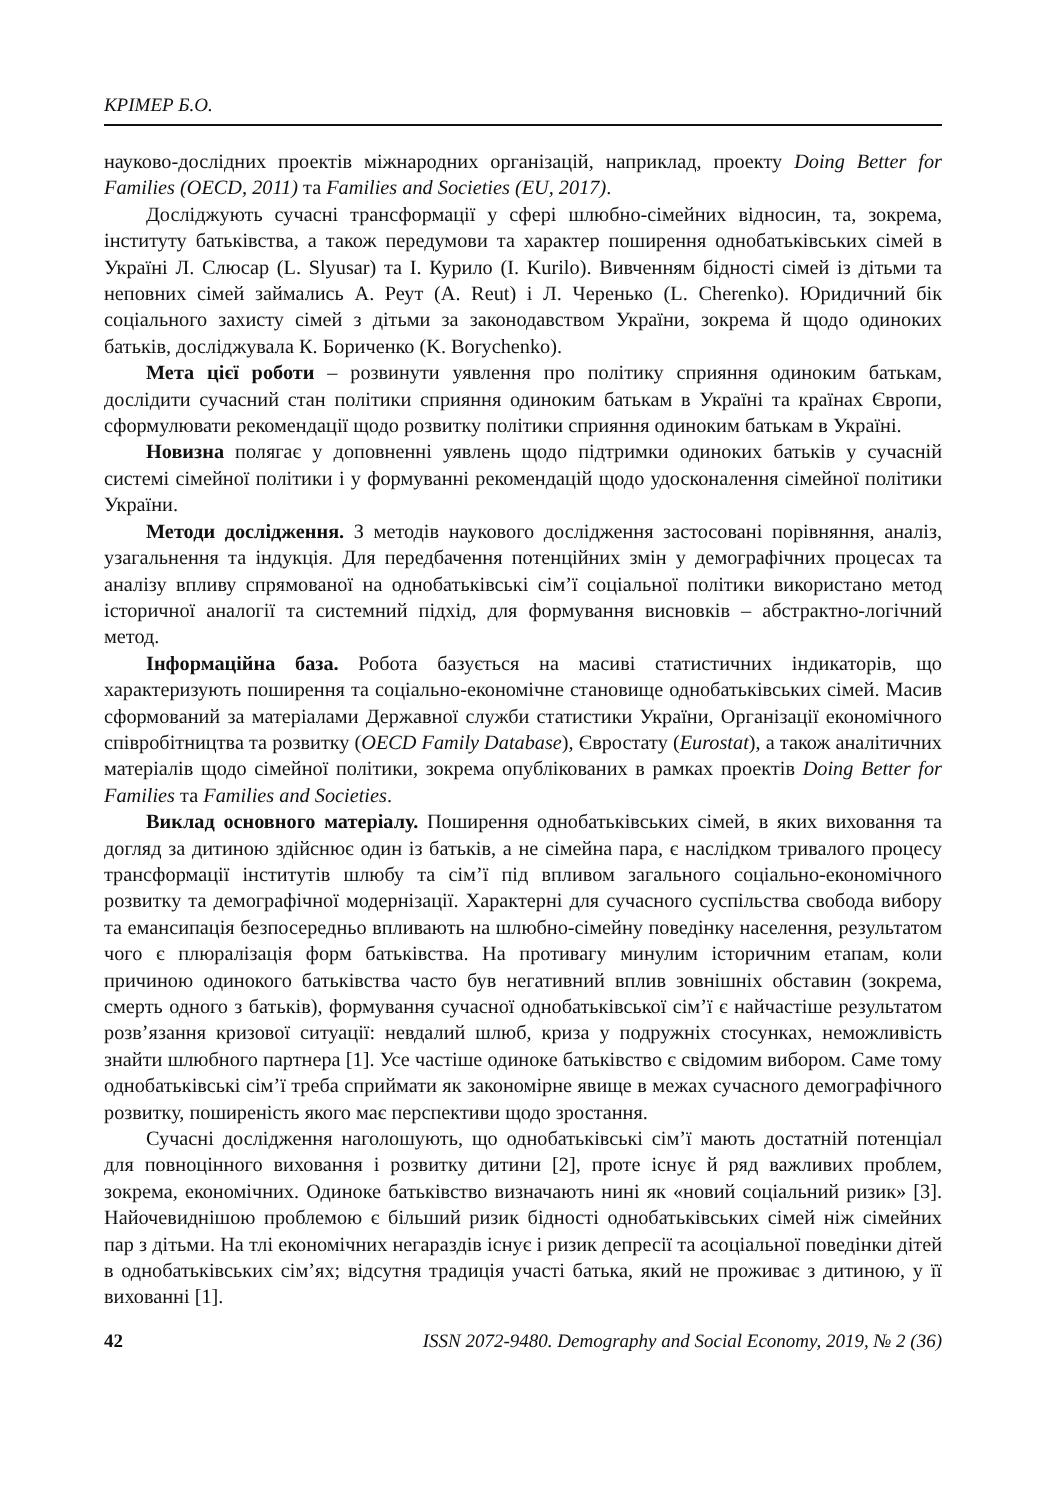КРІМЕР Б.О.
науково-дослідних проектів міжнародних організацій, наприклад, проекту Doing Better for Families (OECD, 2011) та Families and Societies (EU, 2017).
Досліджують сучасні трансформації у сфері шлюбно-сімейних відносин, та, зокрема, інституту батьківства, а також передумови та характер поширення однобатьківських сімей в Україні Л. Слюсар (L. Slyusar) та І. Курило (I. Kurilo). Вивченням бідності сімей із дітьми та неповних сімей займались А. Реут (A. Reut) і Л. Черенько (L. Cherenko). Юридичний бік соціального захисту сімей з дітьми за законодавством України, зокрема й щодо одиноких батьків, досліджувала К. Бориченко (K. Borychenko).
Мета цієї роботи – розвинути уявлення про політику сприяння одиноким батькам, дослідити сучасний стан політики сприяння одиноким батькам в Україні та країнах Європи, сформулювати рекомендації щодо розвитку політики сприяння одиноким батькам в Україні.
Новизна полягає у доповненні уявлень щодо підтримки одиноких батьків у сучасній системі сімейної політики і у формуванні рекомендацій щодо удосконалення сімейної політики України.
Методи дослідження. З методів наукового дослідження застосовані порівняння, аналіз, узагальнення та індукція. Для передбачення потенційних змін у демографічних процесах та аналізу впливу спрямованої на однобатьківські сім’ї соціальної політики використано метод історичної аналогії та системний підхід, для формування висновків – абстрактно-логічний метод.
Інформаційна база. Робота базується на масиві статистичних індикаторів, що характеризують поширення та соціально-економічне становище однобатьківських сімей. Масив сформований за матеріалами Державної служби статистики України, Організації економічного співробітництва та розвитку (OECD Family Database), Євростату (Eurostat), а також аналітичних матеріалів щодо сімейної політики, зокрема опублікованих в рамках проектів Doing Better for Families та Families and Societies.
Виклад основного матеріалу. Поширення однобатьківських сімей, в яких виховання та догляд за дитиною здійснює один із батьків, а не сімейна пара, є наслідком тривалого процесу трансформації інститутів шлюбу та сім’ї під впливом загального соціально-економічного розвитку та демографічної модернізації. Характерні для сучасного суспільства свобода вибору та емансипація безпосередньо впливають на шлюбно-сімейну поведінку населення, результатом чого є плюралізація форм батьківства. На противагу минулим історичним етапам, коли причиною одинокого батьківства часто був негативний вплив зовнішніх обставин (зокрема, смерть одного з батьків), формування сучасної однобатьківської сім’ї є найчастіше результатом розв’язання кризової ситуації: невдалий шлюб, криза у подружніх стосунках, неможливість знайти шлюбного партнера [1]. Усе частіше одиноке батьківство є свідомим вибором. Саме тому однобатьківські сім’ї треба сприймати як закономірне явище в межах сучасного демографічного розвитку, поширеність якого має перспективи щодо зростання.
Сучасні дослідження наголошують, що однобатьківські сім’ї мають достатній потенціал для повноцінного виховання і розвитку дитини [2], проте існує й ряд важливих проблем, зокрема, економічних. Одиноке батьківство визначають нині як «новий соціальний ризик» [3]. Найочевиднішою проблемою є більший ризик бідності однобатьківських сімей ніж сімейних пар з дітьми. На тлі економічних негараздів існує і ризик депресії та асоціальної поведінки дітей в однобатьківських сім’ях; відсутня традиція участі батька, який не проживає з дитиною, у її вихованні [1].
42 ISSN 2072-9480. Demography and Social Economy, 2019, № 2 (36)